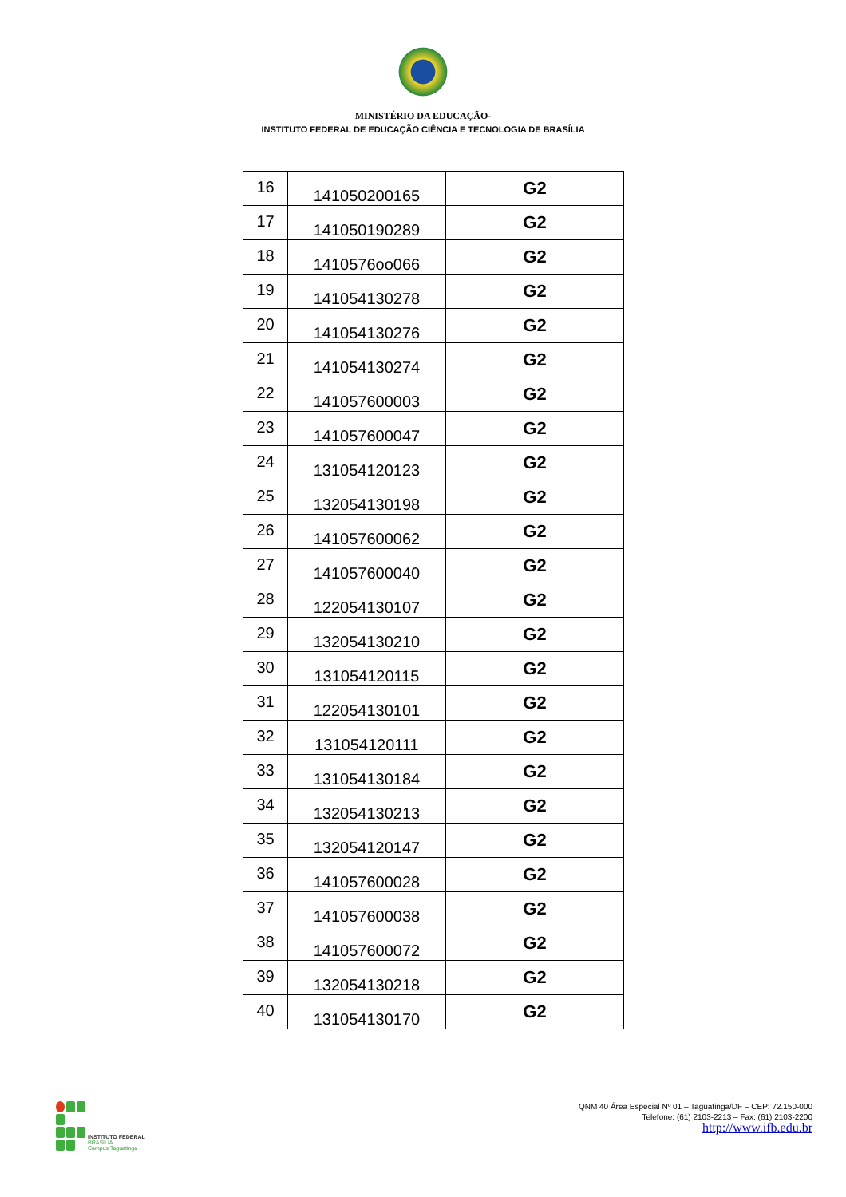MINISTÉRIO DA EDUCAÇÃO-
INSTITUTO FEDERAL DE EDUCAÇÃO CIÊNCIA E TECNOLOGIA DE BRASÍLIA
| 16 | 141050200165 | G2 |
| 17 | 141050190289 | G2 |
| 18 | 1410576oo066 | G2 |
| 19 | 141054130278 | G2 |
| 20 | 141054130276 | G2 |
| 21 | 141054130274 | G2 |
| 22 | 141057600003 | G2 |
| 23 | 141057600047 | G2 |
| 24 | 131054120123 | G2 |
| 25 | 132054130198 | G2 |
| 26 | 141057600062 | G2 |
| 27 | 141057600040 | G2 |
| 28 | 122054130107 | G2 |
| 29 | 132054130210 | G2 |
| 30 | 131054120115 | G2 |
| 31 | 122054130101 | G2 |
| 32 | 131054120111 | G2 |
| 33 | 131054130184 | G2 |
| 34 | 132054130213 | G2 |
| 35 | 132054120147 | G2 |
| 36 | 141057600028 | G2 |
| 37 | 141057600038 | G2 |
| 38 | 141057600072 | G2 |
| 39 | 132054130218 | G2 |
| 40 | 131054130170 | G2 |
INSTITUTO FEDERAL
BRASÍLIA
Campus Taguatinga
QNM 40 Área Especial Nº 01 – Taguatinga/DF – CEP: 72.150-000
Telefone: (61) 2103-2213 – Fax: (61) 2103-2200
http://www.ifb.edu.br